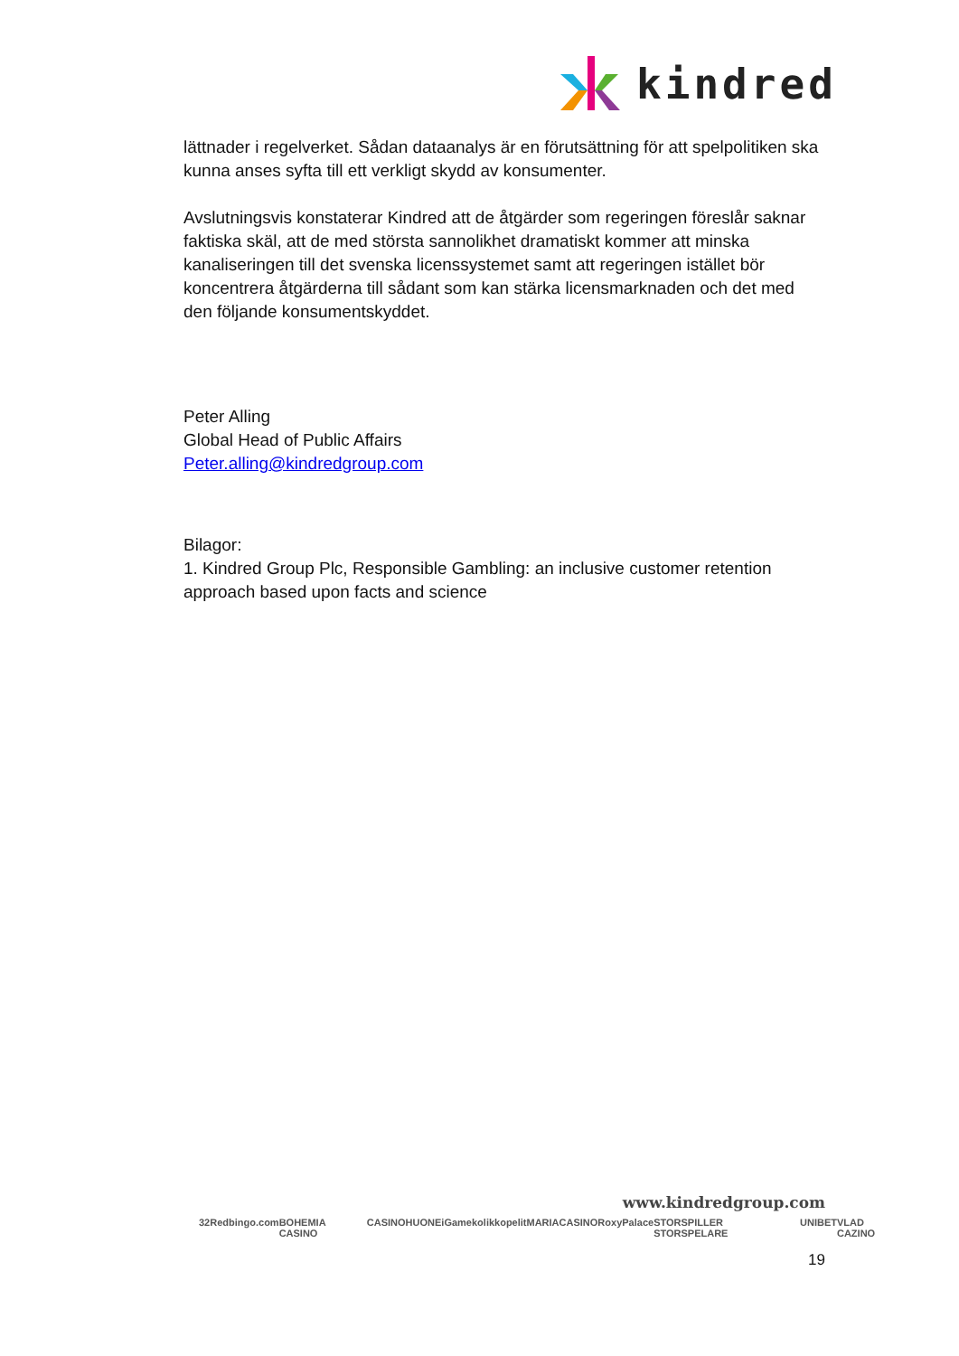kindred
lättnader i regelverket. Sådan dataanalys är en förutsättning för att spelpolitiken ska kunna anses syfta till ett verkligt skydd av konsumenter.
Avslutningsvis konstaterar Kindred att de åtgärder som regeringen föreslår saknar faktiska skäl, att de med största sannolikhet dramatiskt kommer att minska kanaliseringen till det svenska licenssystemet samt att regeringen istället bör koncentrera åtgärderna till sådant som kan stärka licensmarknaden och det med den följande konsumentskyddet.
Peter Alling
Global Head of Public Affairs
Peter.alling@kindredgroup.com
Bilagor:
1. Kindred Group Plc, Responsible Gambling: an inclusive customer retention approach based upon facts and science
www.kindredgroup.com
32Red bingo.com BOHEMIA CASINO CASINOHUONE iGame kolikkopelit MARIACASINO RoxyPalace STORSPILLER STORSPELARE UNIBET VLAD CAZINO
19